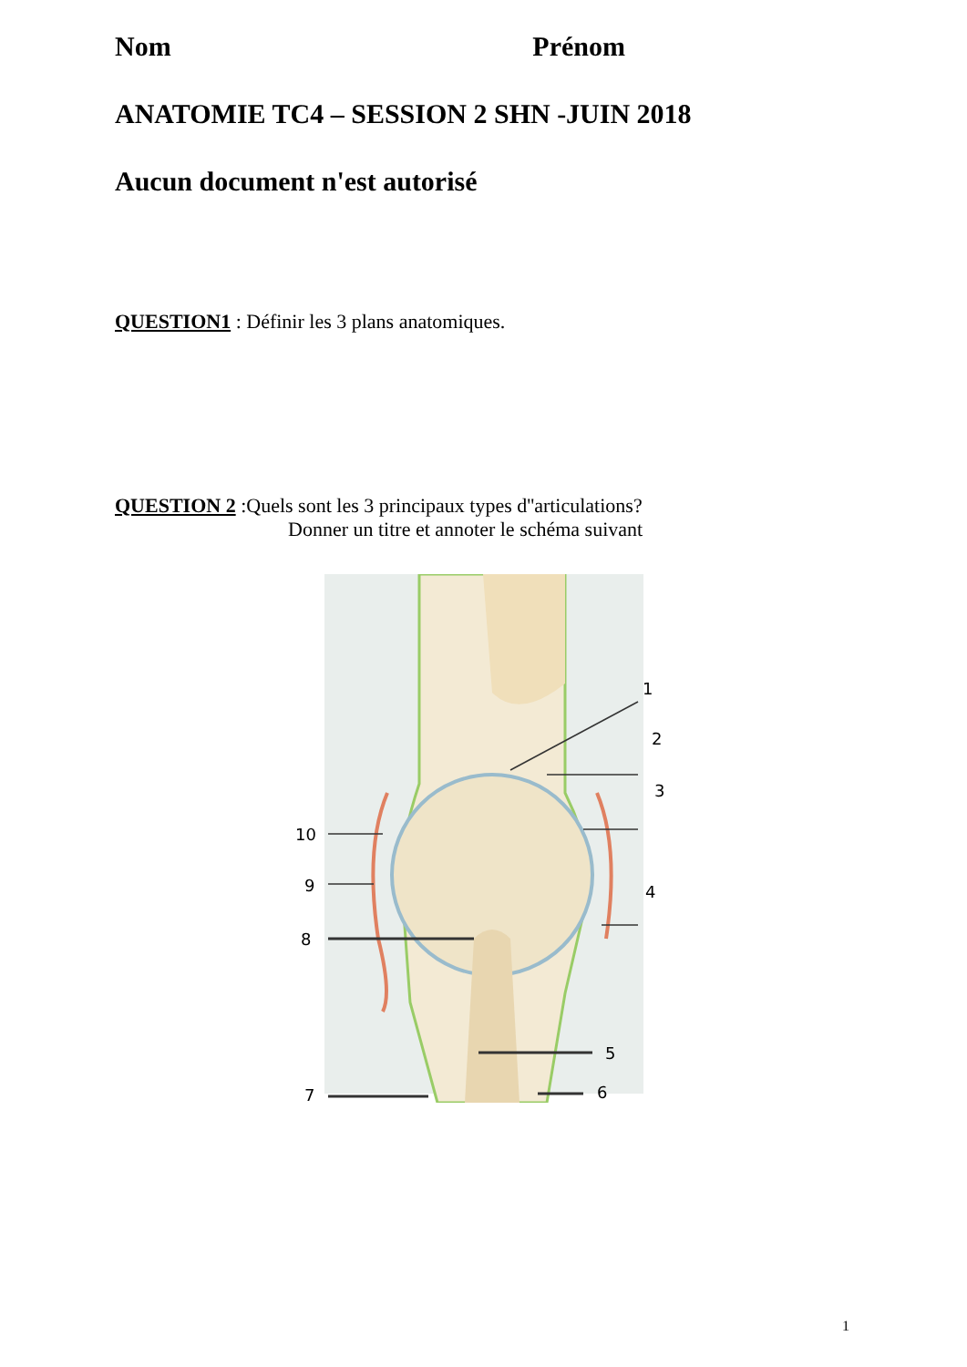Nom Prénom
ANATOMIE TC4 – SESSION 2 SHN -JUIN 2018
Aucun document n'est autorisé
QUESTION1 : Définir les 3 plans anatomiques.
QUESTION 2 :Quels sont les 3 principaux types d''articulations?
Donner un titre et annoter le schéma suivant
1
2
3
4
5
6
7
8
9
10
1